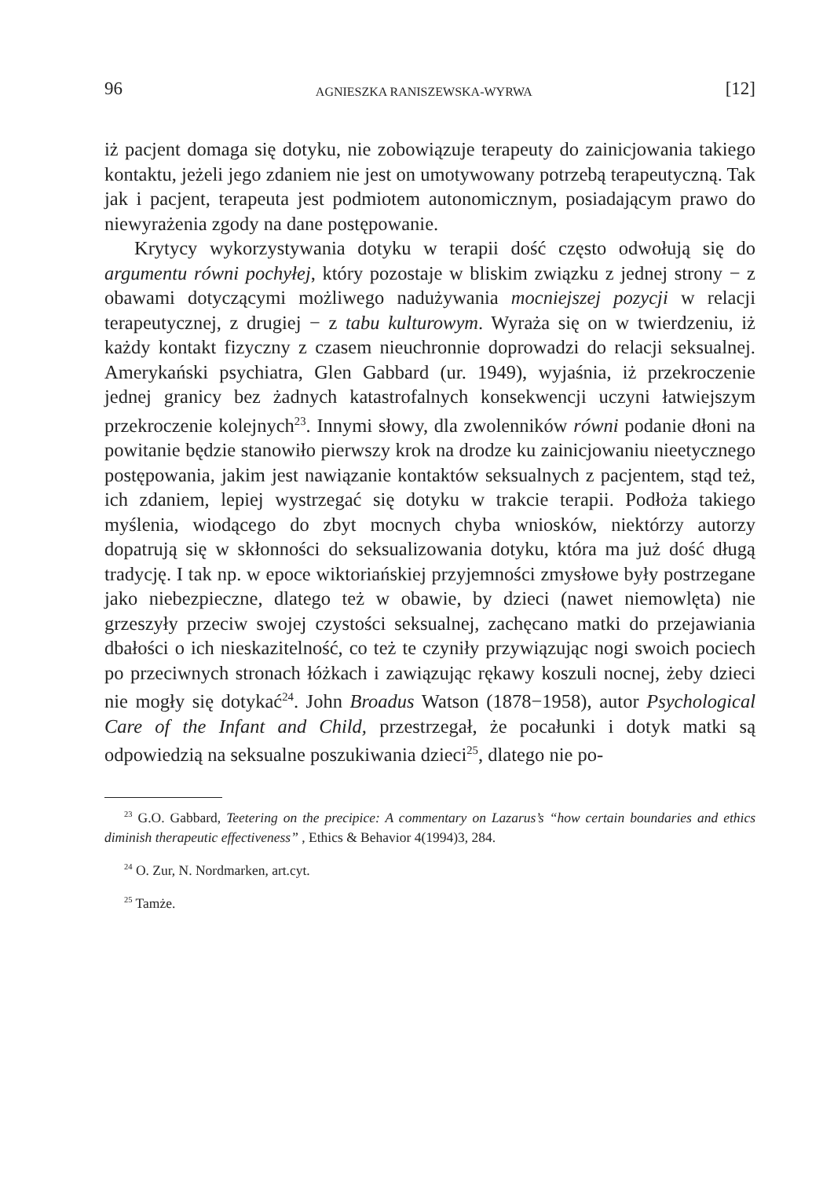96 AGNIESZKA RANISZEWSKA-WYRWA [12]
iż pacjent domaga się dotyku, nie zobowiązuje terapeuty do zainicjowania takiego kontaktu, jeżeli jego zdaniem nie jest on umotywowany potrzebą terapeutyczną. Tak jak i pacjent, terapeuta jest podmiotem autonomicznym, posiadającym prawo do niewyrażenia zgody na dane postępowanie.
Krytycy wykorzystywania dotyku w terapii dość często odwołują się do argumentu równi pochyłej, który pozostaje w bliskim związku z jednej strony − z obawami dotyczącymi możliwego nadużywania mocniejszej pozycji w relacji terapeutycznej, z drugiej − z tabu kulturowym. Wyraża się on w twierdzeniu, iż każdy kontakt fizyczny z czasem nieuchronnie doprowadzi do relacji seksualnej. Amerykański psychiatra, Glen Gabbard (ur. 1949), wyjaśnia, iż przekroczenie jednej granicy bez żadnych katastrofalnych konsekwencji uczyni łatwiejszym przekroczenie kolejnych<sup>23</sup>. Innymi słowy, dla zwolenników równi podanie dłoni na powitanie będzie stanowiło pierwszy krok na drodze ku zainicjowaniu nieetycznego postępowania, jakim jest nawiązanie kontaktów seksualnych z pacjentem, stąd też, ich zdaniem, lepiej wystrzegać się dotyku w trakcie terapii. Podłoża takiego myślenia, wiodącego do zbyt mocnych chyba wniosków, niektórzy autorzy dopatrują się w skłonności do seksualizowania dotyku, która ma już dość długą tradycję. I tak np. w epoce wiktoriańskiej przyjemności zmysłowe były postrzegane jako niebezpieczne, dlatego też w obawie, by dzieci (nawet niemowlęta) nie grzeszyły przeciw swojej czystości seksualnej, zachęcano matki do przejawiania dbałości o ich nieskazitelność, co też te czyniły przywiązując nogi swoich pociech po przeciwnych stronach łóżkach i zawiązując rękawy koszuli nocnej, żeby dzieci nie mogły się dotykać<sup>24</sup>. John Broadus Watson (1878−1958), autor Psychological Care of the Infant and Child, przestrzegał, że pocałunki i dotyk matki są odpowiedzią na seksualne poszukiwania dzieci<sup>25</sup>, dlatego nie po-
<sup>23</sup> G.O. Gabbard, Teetering on the precipice: A commentary on Lazarus’s “how certain boundaries and ethics diminish therapeutic effectiveness” , Ethics & Behavior 4(1994)3, 284.
<sup>24</sup> O. Zur, N. Nordmarken, art.cyt.
<sup>25</sup> Tamże.